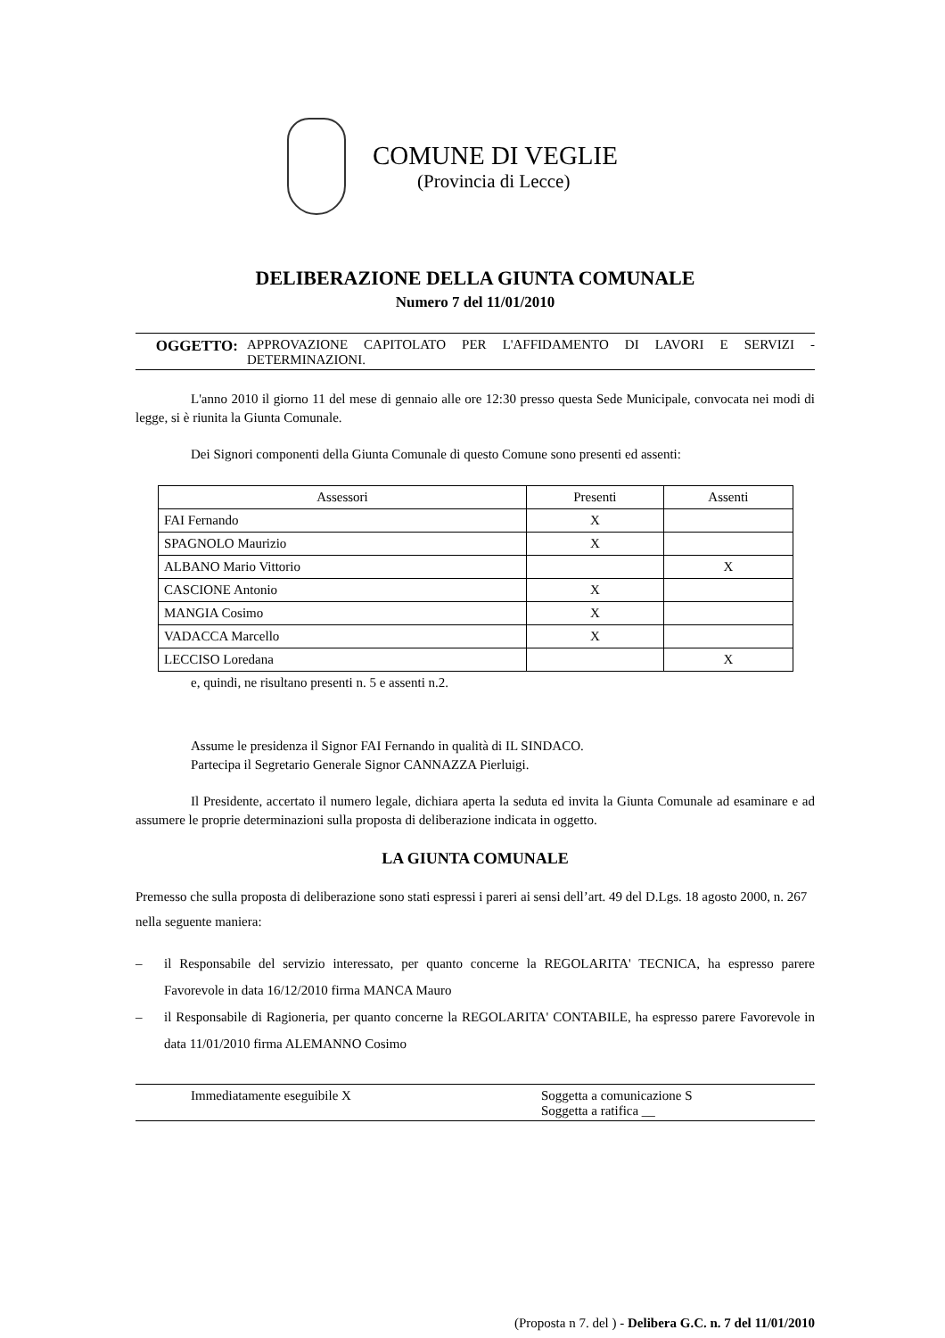COMUNE DI VEGLIE
(Provincia di Lecce)
DELIBERAZIONE DELLA GIUNTA COMUNALE
Numero 7 del 11/01/2010
OGGETTO: APPROVAZIONE CAPITOLATO PER L'AFFIDAMENTO DI LAVORI E SERVIZI - DETERMINAZIONI.
L'anno 2010 il giorno 11 del mese di gennaio alle ore 12:30 presso questa Sede Municipale, convocata nei modi di legge, si è riunita la Giunta Comunale.
Dei Signori componenti della Giunta Comunale di questo Comune sono presenti ed assenti:
| Assessori | Presenti | Assenti |
| FAI Fernando | X | |
| SPAGNOLO Maurizio | X | |
| ALBANO Mario Vittorio | | X |
| CASCIONE Antonio | X | |
| MANGIA Cosimo | X | |
| VADACCA Marcello | X | |
| LECCISO Loredana | | X |
e, quindi, ne risultano presenti n. 5 e assenti n.2.
Assume le presidenza il Signor FAI Fernando in qualità di IL SINDACO.
Partecipa il Segretario Generale Signor CANNAZZA Pierluigi.
Il Presidente, accertato il numero legale, dichiara aperta la seduta ed invita la Giunta Comunale ad esaminare e ad assumere le proprie determinazioni sulla proposta di deliberazione indicata in oggetto.
LA GIUNTA COMUNALE
Premesso che sulla proposta di deliberazione sono stati espressi i pareri ai sensi dell’art. 49 del D.Lgs. 18 agosto 2000, n. 267 nella seguente maniera:
– il Responsabile del servizio interessato, per quanto concerne la REGOLARITA' TECNICA, ha espresso parere Favorevole in data 16/12/2010 firma MANCA Mauro
– il Responsabile di Ragioneria, per quanto concerne la REGOLARITA' CONTABILE, ha espresso parere Favorevole in data 11/01/2010 firma ALEMANNO Cosimo
Immediatamente eseguibile X Soggetta a comunicazione S
Soggetta a ratifica __
(Proposta n 7. del ) - Delibera G.C. n. 7 del 11/01/2010